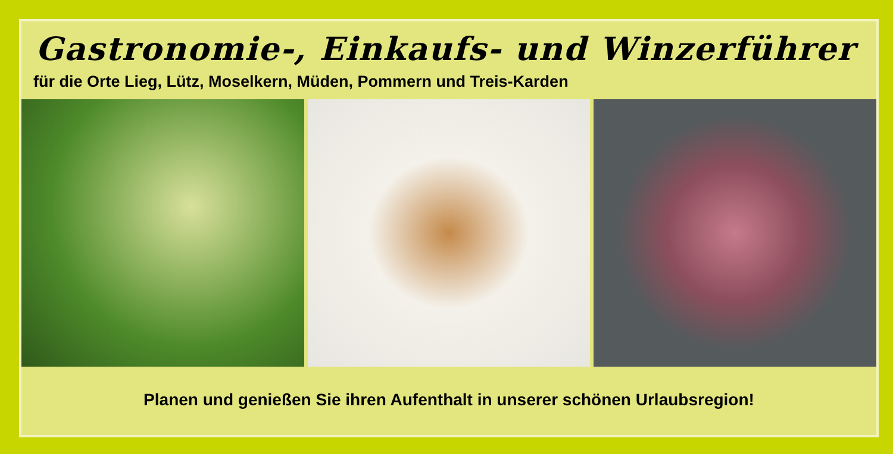Gastronomie-, Einkaufs- und Winzerführer
für die Orte Lieg, Lütz, Moselkern, Müden, Pommern und Treis-Karden
Planen und genießen Sie ihren Aufenthalt in unserer schönen Urlaubsregion!